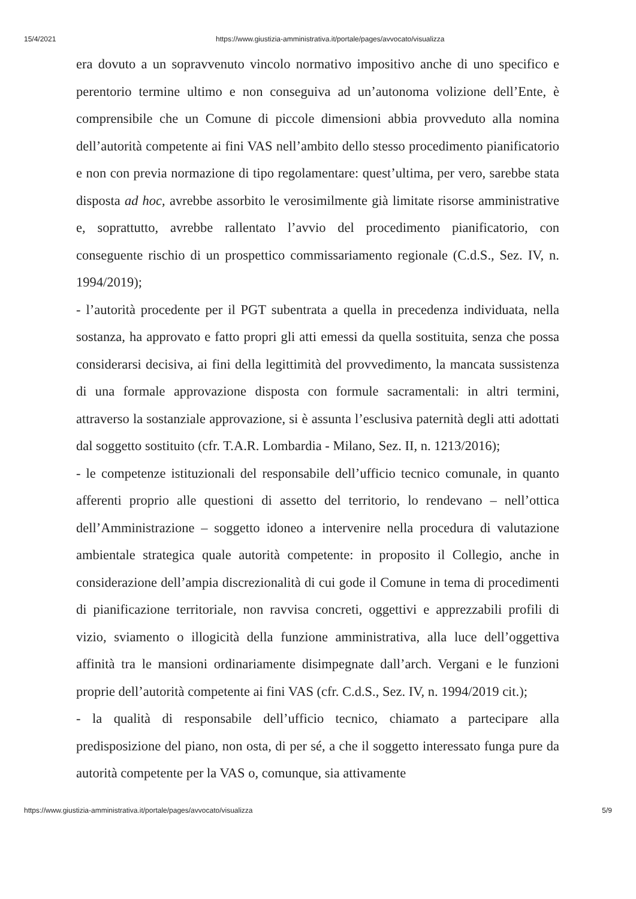15/4/2021 https://www.giustizia-amministrativa.it/portale/pages/avvocato/visualizza
era dovuto a un sopravvenuto vincolo normativo impositivo anche di uno specifico e perentorio termine ultimo e non conseguiva ad un’autonoma volizione dell’Ente, è comprensibile che un Comune di piccole dimensioni abbia provveduto alla nomina dell’autorità competente ai fini VAS nell’ambito dello stesso procedimento pianificatorio e non con previa normazione di tipo regolamentare: quest’ultima, per vero, sarebbe stata disposta ad hoc, avrebbe assorbito le verosimilmente già limitate risorse amministrative e, soprattutto, avrebbe rallentato l’avvio del procedimento pianificatorio, con conseguente rischio di un prospettico commissariamento regionale (C.d.S., Sez. IV, n. 1994/2019);
- l’autorità procedente per il PGT subentrata a quella in precedenza individuata, nella sostanza, ha approvato e fatto propri gli atti emessi da quella sostituita, senza che possa considerarsi decisiva, ai fini della legittimità del provvedimento, la mancata sussistenza di una formale approvazione disposta con formule sacramentali: in altri termini, attraverso la sostanziale approvazione, si è assunta l’esclusiva paternità degli atti adottati dal soggetto sostituito (cfr. T.A.R. Lombardia - Milano, Sez. II, n. 1213/2016);
- le competenze istituzionali del responsabile dell’ufficio tecnico comunale, in quanto afferenti proprio alle questioni di assetto del territorio, lo rendevano – nell’ottica dell’Amministrazione – soggetto idoneo a intervenire nella procedura di valutazione ambientale strategica quale autorità competente: in proposito il Collegio, anche in considerazione dell’ampia discrezionalità di cui gode il Comune in tema di procedimenti di pianificazione territoriale, non ravvisa concreti, oggettivi e apprezzabili profili di vizio, sviamento o illogicità della funzione amministrativa, alla luce dell’oggettiva affinità tra le mansioni ordinariamente disimpegnate dall’arch. Vergani e le funzioni proprie dell’autorità competente ai fini VAS (cfr. C.d.S., Sez. IV, n. 1994/2019 cit.);
- la qualità di responsabile dell’ufficio tecnico, chiamato a partecipare alla predisposizione del piano, non osta, di per sé, a che il soggetto interessato funga pure da autorità competente per la VAS o, comunque, sia attivamente
https://www.giustizia-amministrativa.it/portale/pages/avvocato/visualizza 5/9